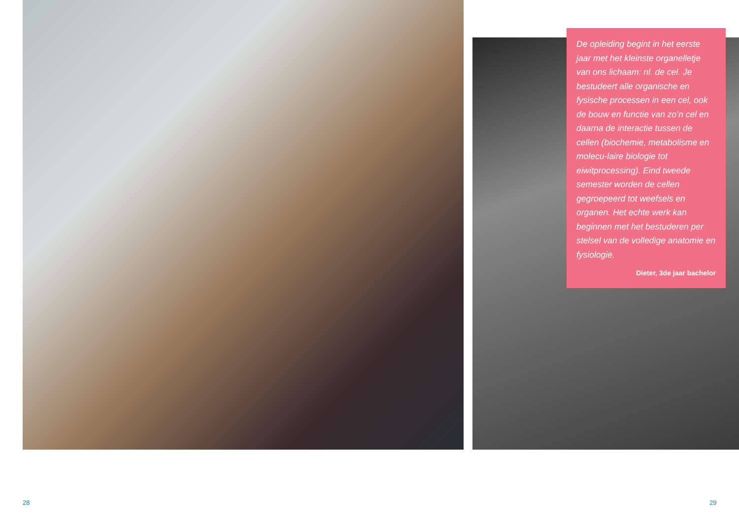De opleiding begint in het eerste jaar met het kleinste organelletje van ons lichaam: nl. de cel. Je bestudeert alle organische en fysische processen in een cel, ook de bouw en functie van zo’n cel en daarna de interactie tussen de cellen (biochemie, metabolisme en molecu-laire biologie tot eiwitprocessing). Eind tweede semester worden de cellen gegroepeerd tot weefsels en organen. Het echte werk kan beginnen met het bestuderen per stelsel van de volledige anatomie en fysiologie.
Dieter, 3de jaar bachelor
28 29